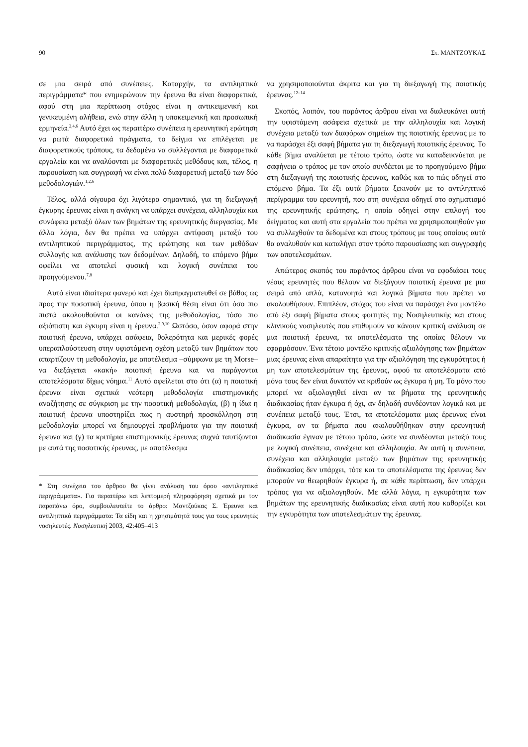90 Στ. ΜΑΝΤΖΟΥΚΑΣ
σε μια σειρά από συνέπειες. Καταρχήν, τα αντιληπτικά περιγράμματα* που ενημερώνουν την έρευνα θα είναι διαφορετικά, αφού στη μια περίπτωση στόχος είναι η αντικειμενική και γενικευμένη αλήθεια, ενώ στην άλλη η υποκειμενική και προσωπική ερμηνεία.<sup>2,4,6</sup> Αυτό έχει ως περαιτέρω συνέπεια η ερευνητική ερώτηση να ρωτά διαφορετικά πράγματα, το δείγμα να επιλέγεται με διαφορετικούς τρόπους, τα δεδομένα να συλλέγονται με διαφορετικά εργαλεία και να αναλύονται με διαφορετικές μεθόδους και, τέλος, η παρουσίαση και συγγραφή να είναι πολύ διαφορετική μεταξύ των δύο μεθοδολογιών.<sup>1,2,6</sup>
Τέλος, αλλά σίγουρα όχι λιγότερο σημαντικό, για τη διεξαγωγή έγκυρης έρευνας είναι η ανάγκη να υπάρχει συνέχεια, αλληλουχία και συνάφεια μεταξύ όλων των βημάτων της ερευνητικής διεργασίας. Με άλλα λόγια, δεν θα πρέπει να υπάρχει αντίφαση μεταξύ του αντιληπτικού περιγράμματος, της ερώτησης και των μεθόδων συλλογής και ανάλυσης των δεδομένων. Δηλαδή, το επόμενο βήμα οφείλει να αποτελεί φυσική και λογική συνέπεια του προηγούμενου.<sup>7,8</sup>
Αυτό είναι ιδιαίτερα φανερό και έχει διαπραγματευθεί σε βάθος ως προς την ποσοτική έρευνα, όπου η βασική θέση είναι ότι όσο πιο πιστά ακολουθούνται οι κανόνες της μεθοδολογίας, τόσο πιο αξιόπιστη και έγκυρη είναι η έρευνα.<sup>2,9,10</sup> Ωστόσο, όσον αφορά στην ποιοτική έρευνα, υπάρχει ασάφεια, θολερότητα και μερικές φορές υπεραπλούστευση στην υφιστάμενη σχέση μεταξύ των βημάτων που απαρτίζουν τη μεθοδολογία, με αποτέλεσμα –σύμφωνα με τη Morse– να διεξάγεται «κακή» ποιοτική έρευνα και να παράγονται αποτελέσματα δίχως νόημα.<sup>11</sup> Αυτό οφείλεται στο ότι (α) η ποιοτική έρευνα είναι σχετικά νεότερη μεθοδολογία επιστημονικής αναζήτησης σε σύγκριση με την ποσοτική μεθοδολογία, (β) η ίδια η ποιοτική έρευνα υποστηρίζει πως η αυστηρή προσκόλληση στη μεθοδολογία μπορεί να δημιουργεί προβλήματα για την ποιοτική έρευνα και (γ) τα κριτήρια επιστημονικής έρευνας συχνά ταυτίζονται με αυτά της ποσοτικής έρευνας, με αποτέλεσμα
* Στη συνέχεια του άρθρου θα γίνει ανάλυση του όρου «αντιληπτικά περιγράμματα». Για περαιτέρω και λεπτομερή πληροφόρηση σχετικά με τον παραπάνω όρο, συμβουλευτείτε το άρθρο: Μαντζούκας Σ. Έρευνα και αντιληπτικά περιγράμματα: Τα είδη και η χρησιμότητά τους για τους ερευνητές νοσηλευτές. Νοσηλευτική 2003, 42:405–413
να χρησιμοποιούνται άκριτα και για τη διεξαγωγή της ποιοτικής έρευνας.<sup>12–14</sup>
Σκοπός, λοιπόν, του παρόντος άρθρου είναι να διαλευκάνει αυτή την υφιστάμενη ασάφεια σχετικά με την αλληλουχία και λογική συνέχεια μεταξύ των διαφόρων σημείων της ποιοτικής έρευνας με το να παράσχει έξι σαφή βήματα για τη διεξαγωγή ποιοτικής έρευνας. Το κάθε βήμα αναλύεται με τέτοιο τρόπο, ώστε να καταδεικνύεται με σαφήνεια ο τρόπος με τον οποίο συνδέεται με το προηγούμενο βήμα στη διεξαγωγή της ποιοτικής έρευνας, καθώς και το πώς οδηγεί στο επόμενο βήμα. Τα έξι αυτά βήματα ξεκινούν με το αντιληπτικό περίγραμμα του ερευνητή, που στη συνέχεια οδηγεί στο σχηματισμό της ερευνητικής ερώτησης, η οποία οδηγεί στην επιλογή του δείγματος και αυτή στα εργαλεία που πρέπει να χρησιμοποιηθούν για να συλλεχθούν τα δεδομένα και στους τρόπους με τους οποίους αυτά θα αναλυθούν και καταλήγει στον τρόπο παρουσίασης και συγγραφής των αποτελεσμάτων.
Απώτερος σκοπός του παρόντος άρθρου είναι να εφοδιάσει τους νέους ερευνητές που θέλουν να διεξάγουν ποιοτική έρευνα με μια σειρά από απλά, κατανοητά και λογικά βήματα που πρέπει να ακολουθήσουν. Επιπλέον, στόχος του είναι να παράσχει ένα μοντέλο από έξι σαφή βήματα στους φοιτητές της Νοσηλευτικής και στους κλινικούς νοσηλευτές που επιθυμούν να κάνουν κριτική ανάλυση σε μια ποιοτική έρευνα, τα αποτελέσματα της οποίας θέλουν να εφαρμόσουν. Ένα τέτοιο μοντέλο κριτικής αξιολόγησης των βημάτων μιας έρευνας είναι απαραίτητο για την αξιολόγηση της εγκυρότητας ή μη των αποτελεσμάτων της έρευνας, αφού τα αποτελέσματα από μόνα τους δεν είναι δυνατόν να κριθούν ως έγκυρα ή μη. Το μόνο που μπορεί να αξιολογηθεί είναι αν τα βήματα της ερευνητικής διαδικασίας ήταν έγκυρα ή όχι, αν δηλαδή συνδέονταν λογικά και με συνέπεια μεταξύ τους. Έτσι, τα αποτελέσματα μιας έρευνας είναι έγκυρα, αν τα βήματα που ακολουθήθηκαν στην ερευνητική διαδικασία έγιναν με τέτοιο τρόπο, ώστε να συνδέονται μεταξύ τους με λογική συνέπεια, συνέχεια και αλληλουχία. Αν αυτή η συνέπεια, συνέχεια και αλληλουχία μεταξύ των βημάτων της ερευνητικής διαδικασίας δεν υπάρχει, τότε και τα αποτελέσματα της έρευνας δεν μπορούν να θεωρηθούν έγκυρα ή, σε κάθε περίπτωση, δεν υπάρχει τρόπος για να αξιολογηθούν. Με αλλά λόγια, η εγκυρότητα των βημάτων της ερευνητικής διαδικασίας είναι αυτή που καθορίζει και την εγκυρότητα των αποτελεσμάτων της έρευνας.